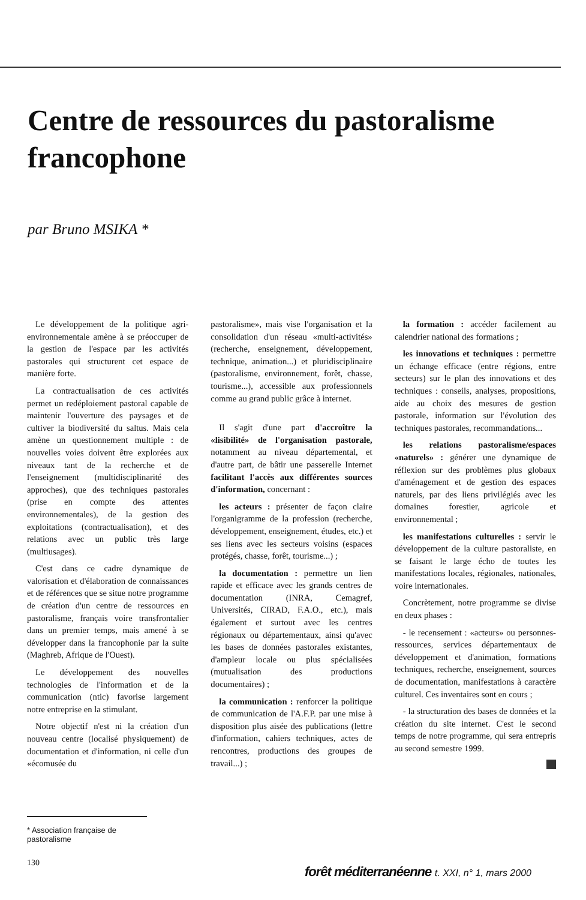Centre de ressources du pastoralisme francophone
par Bruno MSIKA *
Le développement de la politique agri-environnementale amène à se préoccuper de la gestion de l'espace par les activités pastorales qui structurent cet espace de manière forte.
La contractualisation de ces activités permet un redéploiement pastoral capable de maintenir l'ouverture des paysages et de cultiver la biodiversité du saltus. Mais cela amène un questionnement multiple : de nouvelles voies doivent être explorées aux niveaux tant de la recherche et de l'enseignement (multidisciplinarité des approches), que des techniques pastorales (prise en compte des attentes environnementales), de la gestion des exploitations (contractualisation), et des relations avec un public très large (multiusages).
C'est dans ce cadre dynamique de valorisation et d'élaboration de connaissances et de références que se situe notre programme de création d'un centre de ressources en pastoralisme, français voire transfrontalier dans un premier temps, mais amené à se développer dans la francophonie par la suite (Maghreb, Afrique de l'Ouest).
Le développement des nouvelles technologies de l'information et de la communication (ntic) favorise largement notre entreprise en la stimulant.
Notre objectif n'est ni la création d'un nouveau centre (localisé physiquement) de documentation et d'information, ni celle d'un «écomusée du
pastoralisme», mais vise l'organisation et la consolidation d'un réseau «multi-activités» (recherche, enseignement, développement, technique, animation...) et pluridisciplinaire (pastoralisme, environnement, forêt, chasse, tourisme...), accessible aux professionnels comme au grand public grâce à internet.
Il s'agit d'une part d'accroître la «lisibilité» de l'organisation pastorale, notamment au niveau départemental, et d'autre part, de bâtir une passerelle Internet facilitant l'accès aux différentes sources d'information, concernant :
les acteurs : présenter de façon claire l'organigramme de la profession (recherche, développement, enseignement, études, etc.) et ses liens avec les secteurs voisins (espaces protégés, chasse, forêt, tourisme...) ;
la documentation : permettre un lien rapide et efficace avec les grands centres de documentation (INRA, Cemagref, Universités, CIRAD, F.A.O., etc.), mais également et surtout avec les centres régionaux ou départementaux, ainsi qu'avec les bases de données pastorales existantes, d'ampleur locale ou plus spécialisées (mutualisation des productions documentaires) ;
la communication : renforcer la politique de communication de l'A.F.P. par une mise à disposition plus aisée des publications (lettre d'information, cahiers techniques, actes de rencontres, productions des groupes de travail...) ;
la formation : accéder facilement au calendrier national des formations ;
les innovations et techniques : permettre un échange efficace (entre régions, entre secteurs) sur le plan des innovations et des techniques : conseils, analyses, propositions, aide au choix des mesures de gestion pastorale, information sur l'évolution des techniques pastorales, recommandations...
les relations pastoralisme/espaces «naturels» : générer une dynamique de réflexion sur des problèmes plus globaux d'aménagement et de gestion des espaces naturels, par des liens privilégiés avec les domaines forestier, agricole et environnemental ;
les manifestations culturelles : servir le développement de la culture pastoraliste, en se faisant le large écho de toutes les manifestations locales, régionales, nationales, voire internationales.
Concrètement, notre programme se divise en deux phases :
- le recensement : «acteurs» ou personnes-ressources, services départementaux de développement et d'animation, formations techniques, recherche, enseignement, sources de documentation, manifestations à caractère culturel. Ces inventaires sont en cours ;
- la structuration des bases de données et la création du site internet. C'est le second temps de notre programme, qui sera entrepris au second semestre 1999.
* Association française de pastoralisme
130
forêt méditerranéenne t. XXI, n° 1, mars 2000